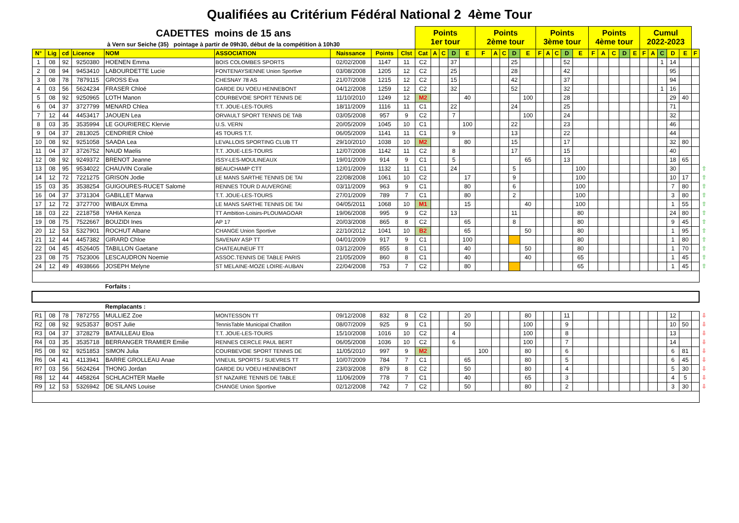Qualifiées au Critérium Fédéral National 2 4ème Tour
| CADETTES moins de 15 ans | | | | | | | | | Points 1er tour | | | | | Points 2ème tour | | | | | Points 3ème tour | | | | | Points 4ème tour | | | | | Cumul 2022-2023 | | | | | | |
| à Vern sur Seiche (35) pointage à partir de 09h30, début de la compétition à 10h30 | | | | | | | | | | | | | | | | | | | | | | | | | | | | | | | | | | | |
| N° | Lig | cd | Licence | NOM | ASSOCIATION | Naissance | Points | Clst | Cat | A | C | D | E | F | A | C | D | E | F | A | C | D | E | F | A | C | D | E | F | A | C | D | E | F | |
| 1 | 08 | 92 | 9250380 | HOENEN Emma | BOIS COLOMBES SPORTS | 02/02/2008 | 1147 | 11 | C2 | | | 37 | | | | | 25 | | | | | 52 | | | | | | | | | 1 | 14 | | | |
| 2 | 08 | 94 | 9453410 | LABOURDETTE Lucie | FONTENAYSIENNE Union Sportive | 03/08/2008 | 1205 | 12 | C2 | | | 25 | | | | | 28 | | | | | 42 | | | | | | | | | | 95 | | | |
| 3 | 08 | 78 | 7879115 | GROSS Eva | CHESNAY 78 AS | 21/07/2008 | 1215 | 12 | C2 | | | 15 | | | | | 42 | | | | | 37 | | | | | | | | | | 94 | | | |
| 4 | 03 | 56 | 5624234 | FRASER Chloé | GARDE DU VOEU HENNEBONT | 04/12/2008 | 1259 | 12 | C2 | | | 32 | | | | | 52 | | | | | 32 | | | | | | | | | 1 | 16 | | | |
| 5 | 08 | 92 | 9250965 | LOTH Manon | COURBEVOIE SPORT TENNIS DE | 11/10/2010 | 1249 | 12 | M2 | | | | 40 | | | | | 100 | | | | 28 | | | | | | | | | | 29 | 40 | | |
| 6 | 04 | 37 | 3727799 | MENARD Chlea | T.T. JOUE-LES-TOURS | 18/11/2009 | 1116 | 11 | C1 | | | 22 | | | | | 24 | | | | | 25 | | | | | | | | | | 71 | | | |
| 7 | 12 | 44 | 4453417 | JAOUEN Lea | ORVAULT SPORT TENNIS DE TAB | 03/05/2008 | 957 | 9 | C2 | | | 7 | | | | | | 100 | | | | 24 | | | | | | | | | | 32 | | | |
| 8 | 03 | 35 | 3535994 | LE GOURIEREC Klervie | U.S. VERN | 20/05/2009 | 1045 | 10 | C1 | | | | 100 | | | | 22 | | | | | 23 | | | | | | | | | | 46 | | | |
| 9 | 04 | 37 | 2813025 | CENDRIER Chloé | 4S TOURS T.T. | 06/05/2009 | 1141 | 11 | C1 | | | 9 | | | | | 13 | | | | | 22 | | | | | | | | | | 44 | | | |
| 10 | 08 | 92 | 9251058 | SAADA Lea | LEVALLOIS SPORTING CLUB TT | 29/10/2010 | 1038 | 10 | M2 | | | | 80 | | | | 15 | | | | | 17 | | | | | | | | | | 32 | 80 | | |
| 11 | 04 | 37 | 3726752 | NAUD Maelis | T.T. JOUE-LES-TOURS | 12/07/2008 | 1142 | 11 | C2 | | | 8 | | | | | 17 | | | | | 15 | | | | | | | | | | 40 | | | |
| 12 | 08 | 92 | 9249372 | BRENOT Jeanne | ISSY-LES-MOULINEAUX | 19/01/2009 | 914 | 9 | C1 | | | 5 | | | | | | 65 | | | | 13 | | | | | | | | | | 18 | 65 | | |
| 13 | 08 | 95 | 9534022 | CHAUVIN Coralie | BEAUCHAMP CTT | 12/01/2009 | 1132 | 11 | C1 | | | 24 | | | | | 5 | | | | | | 100 | | | | | | | | | 30 | | | ⇧ |
| 14 | 12 | 72 | 7221275 | GRISON Jodie | LE MANS SARTHE TENNIS DE TAI | 22/08/2008 | 1061 | 10 | C2 | | | | 17 | | | | 9 | | | | | | 100 | | | | | | | | | 10 | 17 | | ⇧ |
| 15 | 03 | 35 | 3538254 | GUIGOURES-RUCET Salomé | RENNES TOUR D AUVERGNE | 03/11/2009 | 963 | 9 | C1 | | | | 80 | | | | 6 | | | | | | 100 | | | | | | | | | 7 | 80 | | ⇧ |
| 16 | 04 | 37 | 3731304 | GABILLET Marwa | T.T. JOUE-LES-TOURS | 27/01/2009 | 789 | 7 | C1 | | | | 80 | | | | 2 | | | | | | 100 | | | | | | | | | 3 | 80 | | ⇧ |
| 17 | 12 | 72 | 3727700 | WIBAUX Emma | LE MANS SARTHE TENNIS DE TAI | 04/05/2011 | 1068 | 10 | M1 | | | | 15 | | | | | 40 | | | | | 100 | | | | | | | | | 1 | 55 | | ⇧ |
| 18 | 03 | 22 | 2218758 | YAHIA Kenza | TT Ambition-Loisirs-PLOUMAGOAR | 19/06/2008 | 995 | 9 | C2 | | | 13 | | | | | 11 | | | | | | 80 | | | | | | | | | 24 | 80 | | ⇧ |
| 19 | 08 | 75 | 7522667 | BOUZIDI Ines | AP 17 | 20/03/2008 | 865 | 8 | C2 | | | | 65 | | | | 8 | | | | | | 80 | | | | | | | | | 9 | 45 | | ⇧ |
| 20 | 12 | 53 | 5327901 | ROCHUT Albane | CHANGE Union Sportive | 22/10/2012 | 1041 | 10 | B2 | | | | 65 | | | | | 50 | | | | | 80 | | | | | | | | | 1 | 95 | | ⇧ |
| 21 | 12 | 44 | 4457382 | GIRARD Chloe | SAVENAY ASP TT | 04/01/2009 | 917 | 9 | C1 | | | | 100 | | | | | | | | | | 80 | | | | | | | | | 1 | 80 | | ⇧ |
| 22 | 04 | 45 | 4526405 | TABILLON Gaetane | CHATEAUNEUF TT | 03/12/2009 | 855 | 8 | C1 | | | | 40 | | | | | 50 | | | | | 80 | | | | | | | | | 1 | 70 | | ⇧ |
| 23 | 08 | 75 | 7523006 | LESCAUDRON Noemie | ASSOC.TENNIS DE TABLE PARIS | 21/05/2009 | 860 | 8 | C1 | | | | 40 | | | | | 40 | | | | | 65 | | | | | | | | | 1 | 45 | | ⇧ |
| 24 | 12 | 49 | 4938666 | JOSEPH Melyne | ST MELAINE-MOZE LOIRE-AUBAN | 22/04/2008 | 753 | 7 | C2 | | | | 80 | | | | | | | | | | 65 | | | | | | | | | 1 | 45 | | ⇧ |
| | | | | Forfaits : | | | | | | | | | | | | | | | | | | | | | | | | | | | | | | | |
| | | | | Remplacants : | | | | | | | | | | | | | | | | | | | | | | | | | | | | | | | |
| R1 | 08 | 78 | 7872755 | MULLIEZ Zoe | MONTESSON TT | 09/12/2008 | 832 | 8 | C2 | | | | 20 | | | | | 80 | | | | 11 | | | | | | | | | | 12 | | | ⇩ |
| R2 | 08 | 92 | 9253537 | BOST Julie | TennisTable Municipal Chatillon | 08/07/2009 | 925 | 9 | C1 | | | | 50 | | | | | 100 | | | | 9 | | | | | | | | | | 10 | 50 | | ⇩ |
| R3 | 04 | 37 | 3728279 | BATAILLEAU Eloa | T.T. JOUE-LES-TOURS | 15/10/2008 | 1016 | 10 | C2 | | | 4 | | | | | | 100 | | | | 8 | | | | | | | | | | 13 | | | ⇩ |
| R4 | 03 | 35 | 3535718 | BERRANGER TRAMIER Emilie | RENNES CERCLE PAUL BERT | 06/05/2008 | 1036 | 10 | C2 | | | 6 | | | | | | 100 | | | | 7 | | | | | | | | | | 14 | | | ⇩ |
| R5 | 08 | 92 | 9251853 | SIMON Julia | COURBEVOIE SPORT TENNIS DE | 11/05/2010 | 997 | 9 | M2 | | | | | 100 | | | | 80 | | | | 6 | | | | | | | | | | 6 | 81 | | ⇩ |
| R6 | 04 | 41 | 4113941 | BARRE GROLLEAU Anae | VINEUIL SPORTS / SUEVRES TT | 10/07/2009 | 784 | 7 | C1 | | | | 65 | | | | | 80 | | | | 5 | | | | | | | | | | 6 | 45 | | ⇩ |
| R7 | 03 | 56 | 5624264 | THONG Jordan | GARDE DU VOEU HENNEBONT | 23/03/2008 | 879 | 8 | C2 | | | | 50 | | | | | 80 | | | | 4 | | | | | | | | | | 5 | 30 | | ⇩ |
| R8 | 12 | 44 | 4458264 | SCHLACHTER Maelle | ST NAZAIRE TENNIS DE TABLE | 11/06/2009 | 778 | 7 | C1 | | | | 40 | | | | | 65 | | | | 3 | | | | | | | | | | 4 | 5 | | ⇩ |
| R9 | 12 | 53 | 5326942 | DE SILANS Louise | CHANGE Union Sportive | 02/12/2008 | 742 | 7 | C2 | | | | 50 | | | | | 80 | | | | 2 | | | | | | | | | | 3 | 30 | | ⇩ |